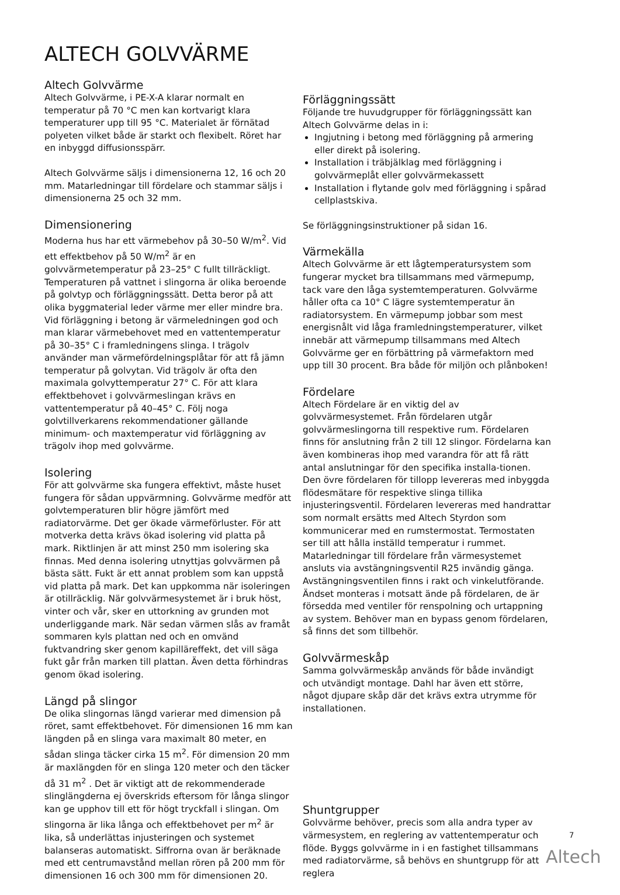ALTECH GOLVVÄRME
Altech Golvvärme
Altech Golvvärme, i PE-X-A klarar normalt en temperatur på 70 °C men kan kortvarigt klara temperaturer upp till 95 °C. Materialet är förnätad polyeten vilket både är starkt och flexibelt. Röret har en inbyggd diffusionsspärr.
Altech Golvvärme säljs i dimensionerna 12, 16 och 20 mm. Matarledningar till fördelare och stammar säljs i dimensionerna 25 och 32 mm.
Dimensionering
Moderna hus har ett värmebehov på 30–50 W/m<sup>2</sup>. Vid ett effektbehov på 50 W/m<sup>2</sup> är en golvvärmetemperatur på 23–25° C fullt tillräckligt. Temperaturen på vattnet i slingorna är olika beroende på golvtyp och förläggningssätt. Detta beror på att olika byggmaterial leder värme mer eller mindre bra. Vid förläggning i betong är värmeledningen god och man klarar värmebehovet med en vattentemperatur på 30–35° C i framledningens slinga. I trägolv använder man värmefördelningsplåtar för att få jämn temperatur på golvytan. Vid trägolv är ofta den maximala golvyttemperatur 27° C. För att klara effektbehovet i golvvärmeslingan krävs en vattentemperatur på 40–45° C. Följ noga golvtillverkarens rekommendationer gällande minimum- och maxtemperatur vid förläggning av trägolv ihop med golvvärme.
Isolering
För att golvvärme ska fungera effektivt, måste huset fungera för sådan uppvärmning. Golvvärme medför att golvtemperaturen blir högre jämfört med radiatorvärme. Det ger ökade värmeförluster. För att motverka detta krävs ökad isolering vid platta på mark. Riktlinjen är att minst 250 mm isolering ska finnas. Med denna isolering utnyttjas golvvärmen på bästa sätt. Fukt är ett annat problem som kan uppstå vid platta på mark. Det kan uppkomma när isoleringen är otillräcklig. När golvvärmesystemet är i bruk höst, vinter och vår, sker en uttorkning av grunden mot underliggande mark. När sedan värmen slås av framåt sommaren kyls plattan ned och en omvänd fuktvandring sker genom kapillär­effekt, det vill säga fukt går från marken till plattan. Även detta förhindras genom ökad isolering.
Längd på slingor
De olika slingornas längd varierar med dimension på röret, samt effektbehovet. För dimensionen 16 mm kan längden på en slinga vara maximalt 80 meter, en sådan slinga täcker cirka 15 m<sup>2</sup>. För dimension 20 mm är maxlängden för en slinga 120 meter och den täcker då 31 m<sup>2</sup> . Det är viktigt att de rekommenderade slinglängderna ej överskrids eftersom för långa slingor kan ge upphov till ett för högt tryckfall i slingan. Om slingorna är lika långa och effektbehovet per m<sup>2</sup> är lika, så underlättas injusteringen och systemet balanseras automatiskt. Siffrorna ovan är beräknade med ett centrumavstånd mellan rören på 200 mm för dimensionen 16 och 300 mm för dimensionen 20.
Förläggningssätt
Följande tre huvudgrupper för förläggningssätt kan Altech Golvvärme delas in i:
Ingjutning i betong med förläggning på armering eller direkt på isolering.
Installation i träbjälklag med förläggning i golvvärmeplåt eller golvvärmekassett
Installation i flytande golv med förläggning i spårad cellplastskiva.
Se förläggningsinstruktioner på sidan 16.
Värmekälla
Altech Golvvärme är ett lågtemperatursystem som fungerar mycket bra tillsammans med värmepump, tack vare den låga systemtemperaturen. Golvvärme håller ofta ca 10° C lägre systemtemperatur än radiatorsystem. En värmepump jobbar som mest energisnålt vid låga framledningstemperaturer, vilket innebär att värmepump tillsammans med Altech Golvvärme ger en förbättring på värmefaktorn med upp till 30 procent. Bra både för miljön och plånboken!
Fördelare
Altech Fördelare är en viktig del av golvvärmesystemet. Från fördelaren utgår golvvärmeslingorna till respektive rum. Fördelaren finns för anslutning från 2 till 12 slingor. Fördelarna kan även kombineras ihop med varandra för att få rätt antal anslutningar för den specifika installa-tionen. Den övre fördelaren för tillopp levereras med inbyggda flödesmätare för respektive slinga tillika injusteringsventil. Fördelaren levereras med handrattar som normalt ersätts med Altech Styrdon som kommunicerar med en rumstermostat. Termostaten ser till att hålla inställd temperatur i rummet. Matarledningar till fördelare från värmesystemet ansluts via avstängningsventil R25 invändig gänga. Avstängningsventilen finns i rakt och vinkelutförande. Ändset monteras i motsatt ände på fördelaren, de är försedda med ventiler för renspolning och urtappning av system. Behöver man en bypass genom fördelaren, så finns det som tillbehör.
Golvvärmeskåp
Samma golvvärmeskåp används för både invändigt och utvändigt montage. Dahl har även ett större, något djupare skåp där det krävs extra utrymme för installationen.
Shuntgrupper
Golvvärme behöver, precis som alla andra typer av värmesystem, en reglering av vattentemperatur och flöde. Byggs golvvärme in i en fastighet tillsammans med radiatorvärme, så behövs en shuntgrupp för att reglera
7
Altech